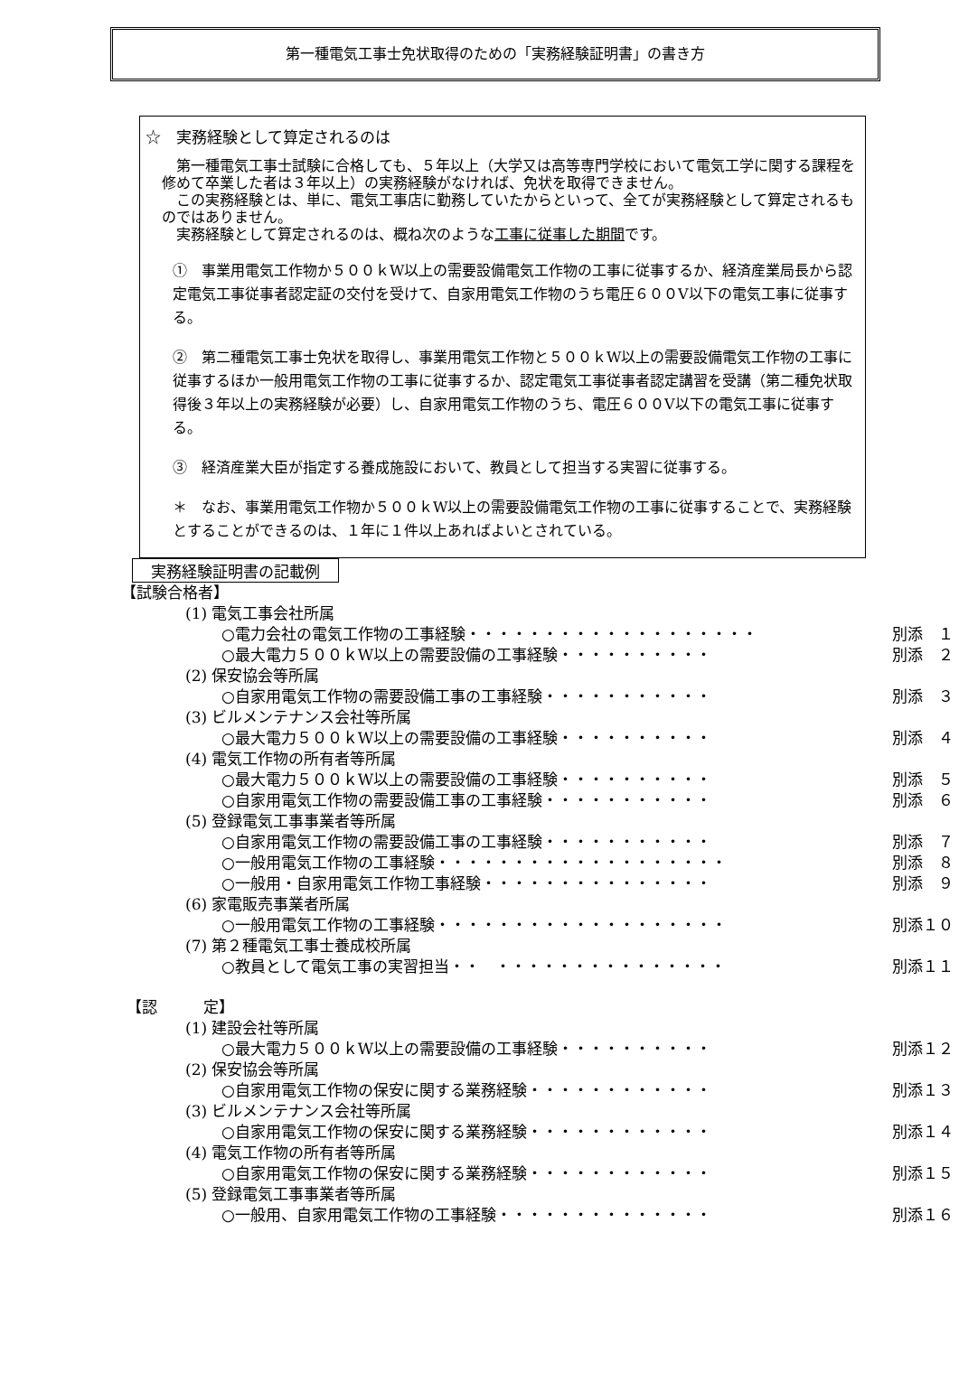第一種電気工事士免状取得のための「実務経験証明書」の書き方
☆　実務経験として算定されるのは
　第一種電気工事士試験に合格しても、５年以上（大学又は高等専門学校において電気工学に関する課程を修めて卒業した者は３年以上）の実務経験がなければ、免状を取得できません。
　この実務経験とは、単に、電気工事店に勤務していたからといって、全てが実務経験として算定されるものではありません。
　実務経験として算定されるのは、概ね次のような工事に従事した期間です。
①　事業用電気工作物か５００ｋW以上の需要設備電気工作物の工事に従事するか、経済産業局長から認定電気工事従事者認定証の交付を受けて、自家用電気工作物のうち電圧６００V以下の電気工事に従事する。
②　第二種電気工事士免状を取得し、事業用電気工作物と５００ｋW以上の需要設備電気工作物の工事に従事するほか一般用電気工作物の工事に従事するか、認定電気工事従事者認定講習を受講（第二種免状取得後３年以上の実務経験が必要）し、自家用電気工作物のうち、電圧６００V以下の電気工事に従事する。
③　経済産業大臣が指定する養成施設において、教員として担当する実習に従事する。
＊　なお、事業用電気工作物か５００ｋW以上の需要設備電気工作物の工事に従事することで、実務経験とすることができるのは、１年に１件以上あればよいとされている。
実務経験証明書の記載例
【試験合格者】
(1) 電気工事会社所属
○電力会社の電気工作物の工事経験・・・・・・・・・・・・・・・・・・・ 別添　１
○最大電力５００ｋW以上の需要設備の工事経験・・・・・・・・・・ 別添　２
(2) 保安協会等所属
○自家用電気工作物の需要設備工事の工事経験・・・・・・・・・・・ 別添　３
(3) ビルメンテナンス会社等所属
○最大電力５００ｋW以上の需要設備の工事経験・・・・・・・・・・ 別添　４
(4) 電気工作物の所有者等所属
○最大電力５００ｋW以上の需要設備の工事経験・・・・・・・・・・ 別添　５
○自家用電気工作物の需要設備工事の工事経験・・・・・・・・・・・ 別添　６
(5) 登録電気工事事業者等所属
○自家用電気工作物の需要設備工事の工事経験・・・・・・・・・・・ 別添　７
○一般用電気工作物の工事経験・・・・・・・・・・・・・・・・・・・ 別添　８
○一般用・自家用電気工作物工事経験・・・・・・・・・・・・・・・ 別添　９
(6) 家電販売事業者所属
○一般用電気工作物の工事経験・・・・・・・・・・・・・・・・・・・ 別添１０
(7) 第２種電気工事士養成校所属
○教員として電気工事の実習担当・・　・・・・・・・・・・・・・・・ 別添１１
【認　　　定】
(1) 建設会社等所属
○最大電力５００ｋW以上の需要設備の工事経験・・・・・・・・・・ 別添１２
(2) 保安協会等所属
○自家用電気工作物の保安に関する業務経験・・・・・・・・・・・・ 別添１３
(3) ビルメンテナンス会社等所属
○自家用電気工作物の保安に関する業務経験・・・・・・・・・・・・ 別添１４
(4) 電気工作物の所有者等所属
○自家用電気工作物の保安に関する業務経験・・・・・・・・・・・・ 別添１５
(5) 登録電気工事事業者等所属
○一般用、自家用電気工作物の工事経験・・・・・・・・・・・・・・ 別添１６